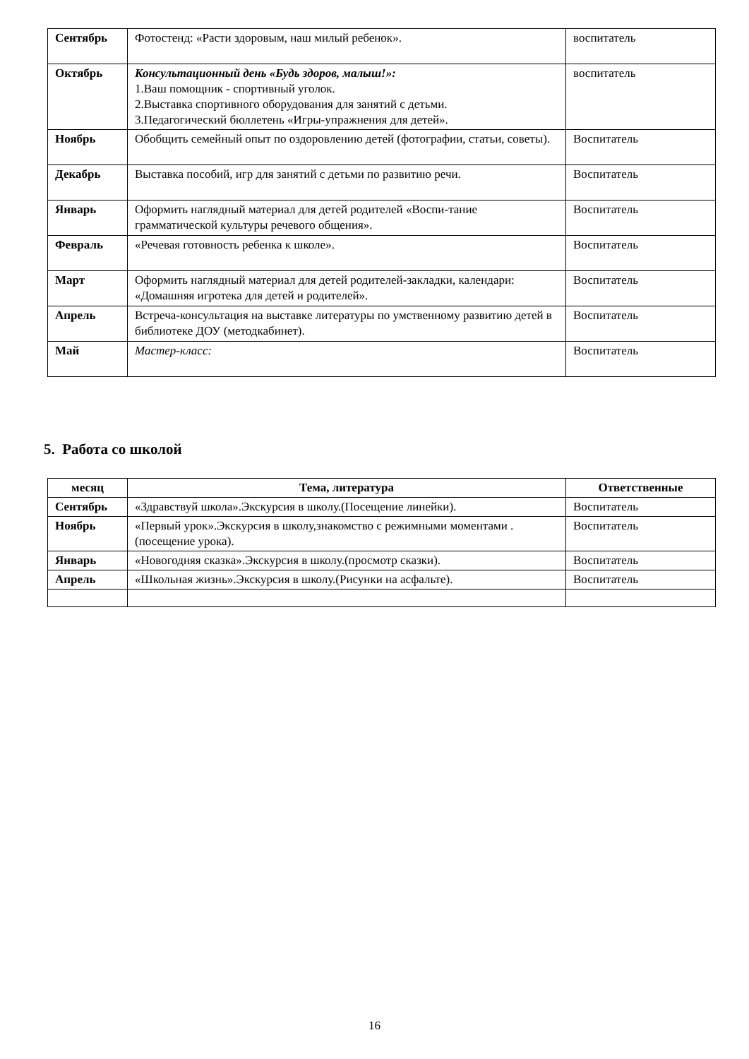| Сентябрь | Фотостенд: «Расти здоровым, наш милый ребенок». | воспитатель |
| Октябрь | Консультационный день «Будь здоров, малыш!»: 1.Ваш помощник - спортивный уголок. 2.Выставка спортивного оборудования для занятий с детьми. 3.Педагогический бюллетень «Игры-упражнения для детей». | воспитатель |
| Ноябрь | Обобщить семейный опыт по оздоровлению детей (фотографии, статьи, советы). | Воспитатель |
| Декабрь | Выставка пособий, игр для занятий с детьми по развитию речи. | Воспитатель |
| Январь | Оформить наглядный материал для детей родителей «Воспи-тание грамматической культуры речевого общения». | Воспитатель |
| Февраль | «Речевая готовность ребенка к школе». | Воспитатель |
| Март | Оформить наглядный материал для детей родителей-закладки, календари: «Домашняя игротека для детей и родителей». | Воспитатель |
| Апрель | Встреча-консультация на выставке литературы по умственному развитию детей в библиотеке ДОУ (методкабинет). | Воспитатель |
| Май | Мастер-класс: | Воспитатель |
5. Работа со школой
| месяц | Тема, литература | Ответственные |
| --- | --- | --- |
| Сентябрь | «Здравствуй школа».Экскурсия в школу.(Посещение линейки). | Воспитатель |
| Ноябрь | «Первый урок».Экскурсия в школу,знакомство с режимными моментами .(посещение урока). | Воспитатель |
| Январь | «Новогодняя сказка».Экскурсия в школу.(просмотр сказки). | Воспитатель |
| Апрель | «Школьная жизнь».Экскурсия в школу.(Рисунки на асфальте). | Воспитатель |
16